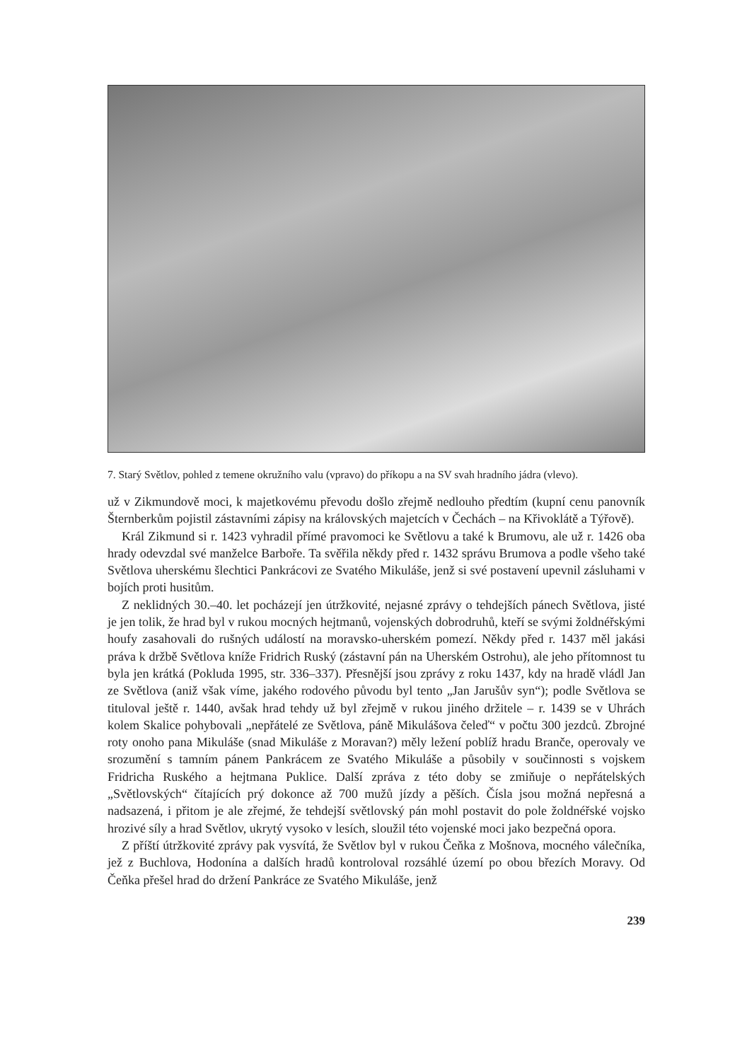7. Starý Světlov, pohled z temene okružního valu (vpravo) do příkopu a na SV svah hradního jádra (vlevo).
už v Zikmundově moci, k majetkovému převodu došlo zřejmě nedlouho předtím (kupní cenu panovník Šternberkům pojistil zástavními zápisy na královských majetcích v Čechách – na Křivoklátě a Týřově).
Král Zikmund si r. 1423 vyhradil přímé pravomoci ke Světlovu a také k Brumovu, ale už r. 1426 oba hrady odevzdal své manželce Barboře. Ta svěřila někdy před r. 1432 správu Brumova a podle všeho také Světlova uherskému šlechtici Pankrácovi ze Svatého Mikuláše, jenž si své postavení upevnil zásluhami v bojích proti husitům.
Z neklidných 30.–40. let pocházejí jen útržkovité, nejasné zprávy o tehdejších pánech Světlova, jisté je jen tolik, že hrad byl v rukou mocných hejtmanů, vojenských dobrodruhů, kteří se svými žoldnéřskými houfy zasahovali do rušných událostí na moravsko-uherském pomezí. Někdy před r. 1437 měl jakási práva k držbě Světlova kníže Fridrich Ruský (zástavní pán na Uherském Ostrohu), ale jeho přítomnost tu byla jen krátká (Pokluda 1995, str. 336–337). Přesnější jsou zprávy z roku 1437, kdy na hradě vládl Jan ze Světlova (aniž však víme, jakého rodového původu byl tento „Jan Jarušův syn“); podle Světlova se tituloval ještě r. 1440, avšak hrad tehdy už byl zřejmě v rukou jiného držitele – r. 1439 se v Uhrách kolem Skalice pohybovali „nepřátelé ze Světlova, páně Mikulášova čeleď“ v počtu 300 jezdců. Zbrojné roty onoho pana Mikuláše (snad Mikuláše z Moravan?) měly ležení poblíž hradu Branče, operovaly ve srozumění s tamním pánem Pankrácem ze Svatého Mikuláše a působily v součinnosti s vojskem Fridricha Ruského a hejtmana Puklice. Další zpráva z této doby se zmiňuje o nepřátelských „Světlovských“ čítajících prý dokonce až 700 mužů jízdy a pěších. Čísla jsou možná nepřesná a nadsazená, i přitom je ale zřejmé, že tehdejší světlovský pán mohl postavit do pole žoldnéřské vojsko hrozivé síly a hrad Světlov, ukrytý vysoko v lesích, sloužil této vojenské moci jako bezpečná opora.
Z příští útržkovité zprávy pak vysvítá, že Světlov byl v rukou Čeňka z Mošnova, mocného válečníka, jež z Buchlova, Hodonína a dalších hradů kontroloval rozsáhlé území po obou březích Moravy. Od Čeňka přešel hrad do držení Pankráce ze Svatého Mikuláše, jenž
239